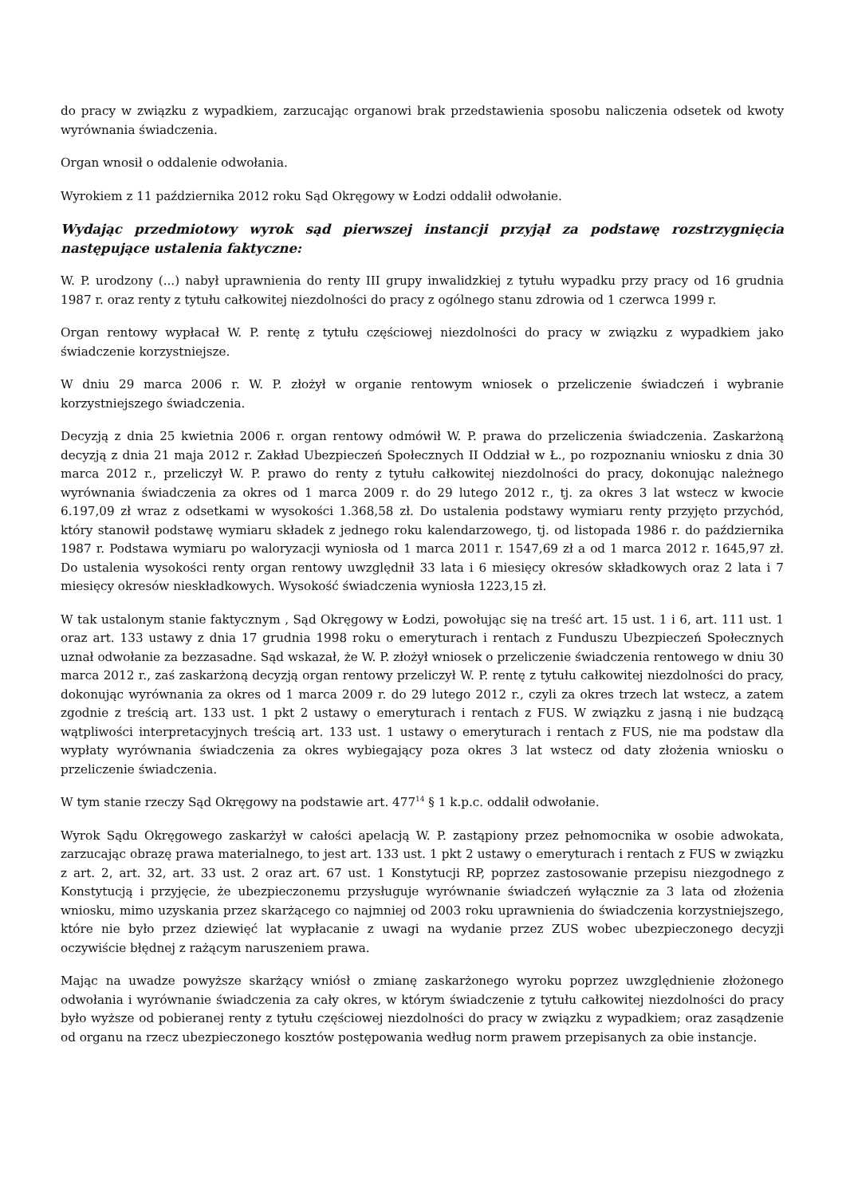do pracy w związku z wypadkiem, zarzucając organowi brak przedstawienia sposobu naliczenia odsetek od kwoty wyrównania świadczenia.
Organ wnosił o oddalenie odwołania.
Wyrokiem z 11 października 2012 roku Sąd Okręgowy w Łodzi oddalił odwołanie.
Wydając przedmiotowy wyrok sąd pierwszej instancji przyjął za podstawę rozstrzygnięcia następujące ustalenia faktyczne:
W. P. urodzony (...) nabył uprawnienia do renty III grupy inwalidzkiej z tytułu wypadku przy pracy od 16 grudnia 1987 r. oraz renty z tytułu całkowitej niezdolności do pracy z ogólnego stanu zdrowia od 1 czerwca 1999 r.
Organ rentowy wypłacał W. P. rentę z tytułu częściowej niezdolności do pracy w związku z wypadkiem jako świadczenie korzystniejsze.
W dniu 29 marca 2006 r. W. P. złożył w organie rentowym wniosek o przeliczenie świadczeń i wybranie korzystniejszego świadczenia.
Decyzją z dnia 25 kwietnia 2006 r. organ rentowy odmówił W. P. prawa do przeliczenia świadczenia. Zaskarżoną decyzją z dnia 21 maja 2012 r. Zakład Ubezpieczeń Społecznych II Oddział w Ł., po rozpoznaniu wniosku z dnia 30 marca 2012 r., przeliczył W. P. prawo do renty z tytułu całkowitej niezdolności do pracy, dokonując należnego wyrównania świadczenia za okres od 1 marca 2009 r. do 29 lutego 2012 r., tj. za okres 3 lat wstecz w kwocie 6.197,09 zł wraz z odsetkami w wysokości 1.368,58 zł. Do ustalenia podstawy wymiaru renty przyjęto przychód, który stanowił podstawę wymiaru składek z jednego roku kalendarzowego, tj. od listopada 1986 r. do października 1987 r. Podstawa wymiaru po waloryzacji wyniosła od 1 marca 2011 r. 1547,69 zł a od 1 marca 2012 r. 1645,97 zł. Do ustalenia wysokości renty organ rentowy uwzględnił 33 lata i 6 miesięcy okresów składkowych oraz 2 lata i 7 miesięcy okresów nieskładkowych. Wysokość świadczenia wyniosła 1223,15 zł.
W tak ustalonym stanie faktycznym , Sąd Okręgowy w Łodzi, powołując się na treść art. 15 ust. 1 i 6, art. 111 ust. 1 oraz art. 133 ustawy z dnia 17 grudnia 1998 roku o emeryturach i rentach z Funduszu Ubezpieczeń Społecznych uznał odwołanie za bezzasadne. Sąd wskazał, że W. P. złożył wniosek o przeliczenie świadczenia rentowego w dniu 30 marca 2012 r., zaś zaskarżoną decyzją organ rentowy przeliczył W. P. rentę z tytułu całkowitej niezdolności do pracy, dokonując wyrównania za okres od 1 marca 2009 r. do 29 lutego 2012 r., czyli za okres trzech lat wstecz, a zatem zgodnie z treścią art. 133 ust. 1 pkt 2 ustawy o emeryturach i rentach z FUS. W związku z jasną i nie budzącą wątpliwości interpretacyjnych treścią art. 133 ust. 1 ustawy o emeryturach i rentach z FUS, nie ma podstaw dla wypłaty wyrównania świadczenia za okres wybiegający poza okres 3 lat wstecz od daty złożenia wniosku o przeliczenie świadczenia.
W tym stanie rzeczy Sąd Okręgowy na podstawie art. 477<sup>14</sup> § 1 k.p.c. oddalił odwołanie.
Wyrok Sądu Okręgowego zaskarżył w całości apelacją W. P. zastąpiony przez pełnomocnika w osobie adwokata, zarzucając obrazę prawa materialnego, to jest art. 133 ust. 1 pkt 2 ustawy o emeryturach i rentach z FUS w związku z art. 2, art. 32, art. 33 ust. 2 oraz art. 67 ust. 1 Konstytucji RP, poprzez zastosowanie przepisu niezgodnego z Konstytucją i przyjęcie, że ubezpieczonemu przysługuje wyrównanie świadczeń wyłącznie za 3 lata od złożenia wniosku, mimo uzyskania przez skarżącego co najmniej od 2003 roku uprawnienia do świadczenia korzystniejszego, które nie było przez dziewięć lat wypłacanie z uwagi na wydanie przez ZUS wobec ubezpieczonego decyzji oczywiście błędnej z rażącym naruszeniem prawa.
Mając na uwadze powyższe skarżący wniósł o zmianę zaskarżonego wyroku poprzez uwzględnienie złożonego odwołania i wyrównanie świadczenia za cały okres, w którym świadczenie z tytułu całkowitej niezdolności do pracy było wyższe od pobieranej renty z tytułu częściowej niezdolności do pracy w związku z wypadkiem; oraz zasądzenie od organu na rzecz ubezpieczonego kosztów postępowania według norm prawem przepisanych za obie instancje.